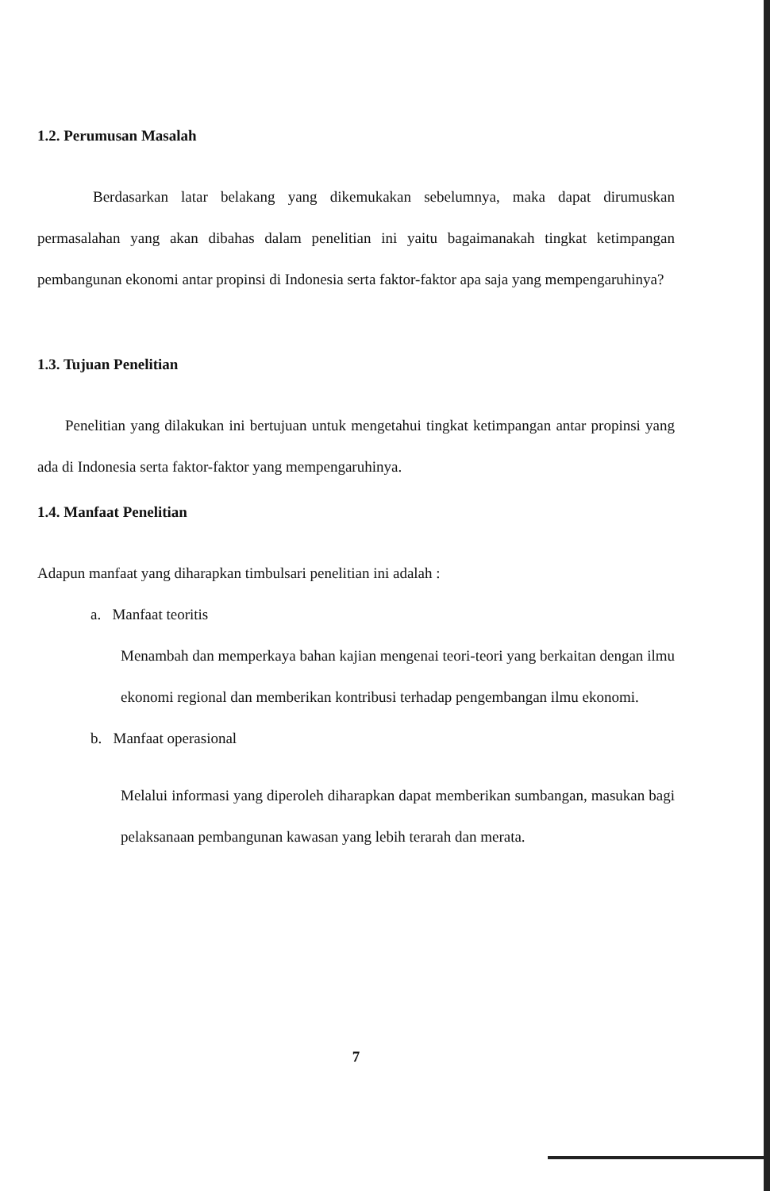1.2. Perumusan Masalah
Berdasarkan latar belakang yang dikemukakan sebelumnya, maka dapat dirumuskan permasalahan yang akan dibahas dalam penelitian ini yaitu bagaimanakah tingkat ketimpangan pembangunan ekonomi antar propinsi di Indonesia serta faktor-faktor apa saja yang mempengaruhinya?
1.3. Tujuan Penelitian
Penelitian yang dilakukan ini bertujuan untuk mengetahui tingkat ketimpangan antar propinsi yang ada di Indonesia serta faktor-faktor yang mempengaruhinya.
1.4. Manfaat Penelitian
Adapun manfaat yang diharapkan timbulsari penelitian ini adalah :
a. Manfaat teoritis
Menambah dan memperkaya bahan kajian mengenai teori-teori yang berkaitan dengan ilmu ekonomi regional dan memberikan kontribusi terhadap pengembangan ilmu ekonomi.
b. Manfaat operasional
Melalui informasi yang diperoleh diharapkan dapat memberikan sumbangan, masukan bagi pelaksanaan pembangunan kawasan yang lebih terarah dan merata.
7